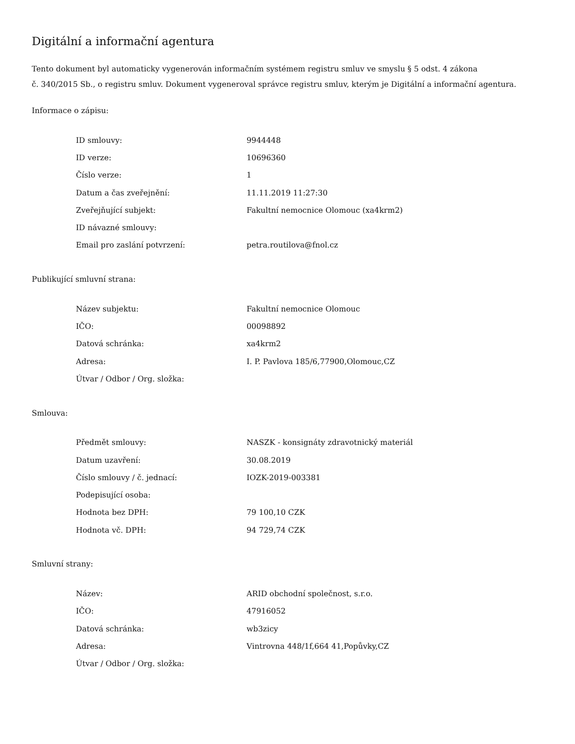Digitální a informační agentura
Tento dokument byl automaticky vygenerován informačním systémem registru smluv ve smyslu § 5 odst. 4 zákona
č. 340/2015 Sb., o registru smluv. Dokument vygeneroval správce registru smluv, kterým je Digitální a informační agentura.
Informace o zápisu:
| ID smlouvy: | 9944448 |
| ID verze: | 10696360 |
| Číslo verze: | 1 |
| Datum a čas zveřejnění: | 11.11.2019 11:27:30 |
| Zveřejňující subjekt: | Fakultní nemocnice Olomouc (xa4krm2) |
| ID návazné smlouvy: | |
| Email pro zaslání potvrzení: | petra.routilova@fnol.cz |
Publikující smluvní strana:
| Název subjektu: | Fakultní nemocnice Olomouc |
| IČO: | 00098892 |
| Datová schránka: | xa4krm2 |
| Adresa: | I. P. Pavlova 185/6,77900,Olomouc,CZ |
| Útvar / Odbor / Org. složka: | |
Smlouva:
| Předmět smlouvy: | NASZK - konsignáty zdravotnický materiál |
| Datum uzavření: | 30.08.2019 |
| Číslo smlouvy / č. jednací: | IOZK-2019-003381 |
| Podepisující osoba: | |
| Hodnota bez DPH: | 79 100,10 CZK |
| Hodnota vč. DPH: | 94 729,74 CZK |
Smluvní strany:
| Název: | ARID obchodní společnost, s.r.o. |
| IČO: | 47916052 |
| Datová schránka: | wb3zicy |
| Adresa: | Vintrovna 448/1f,664 41,Popůvky,CZ |
| Útvar / Odbor / Org. složka: | |